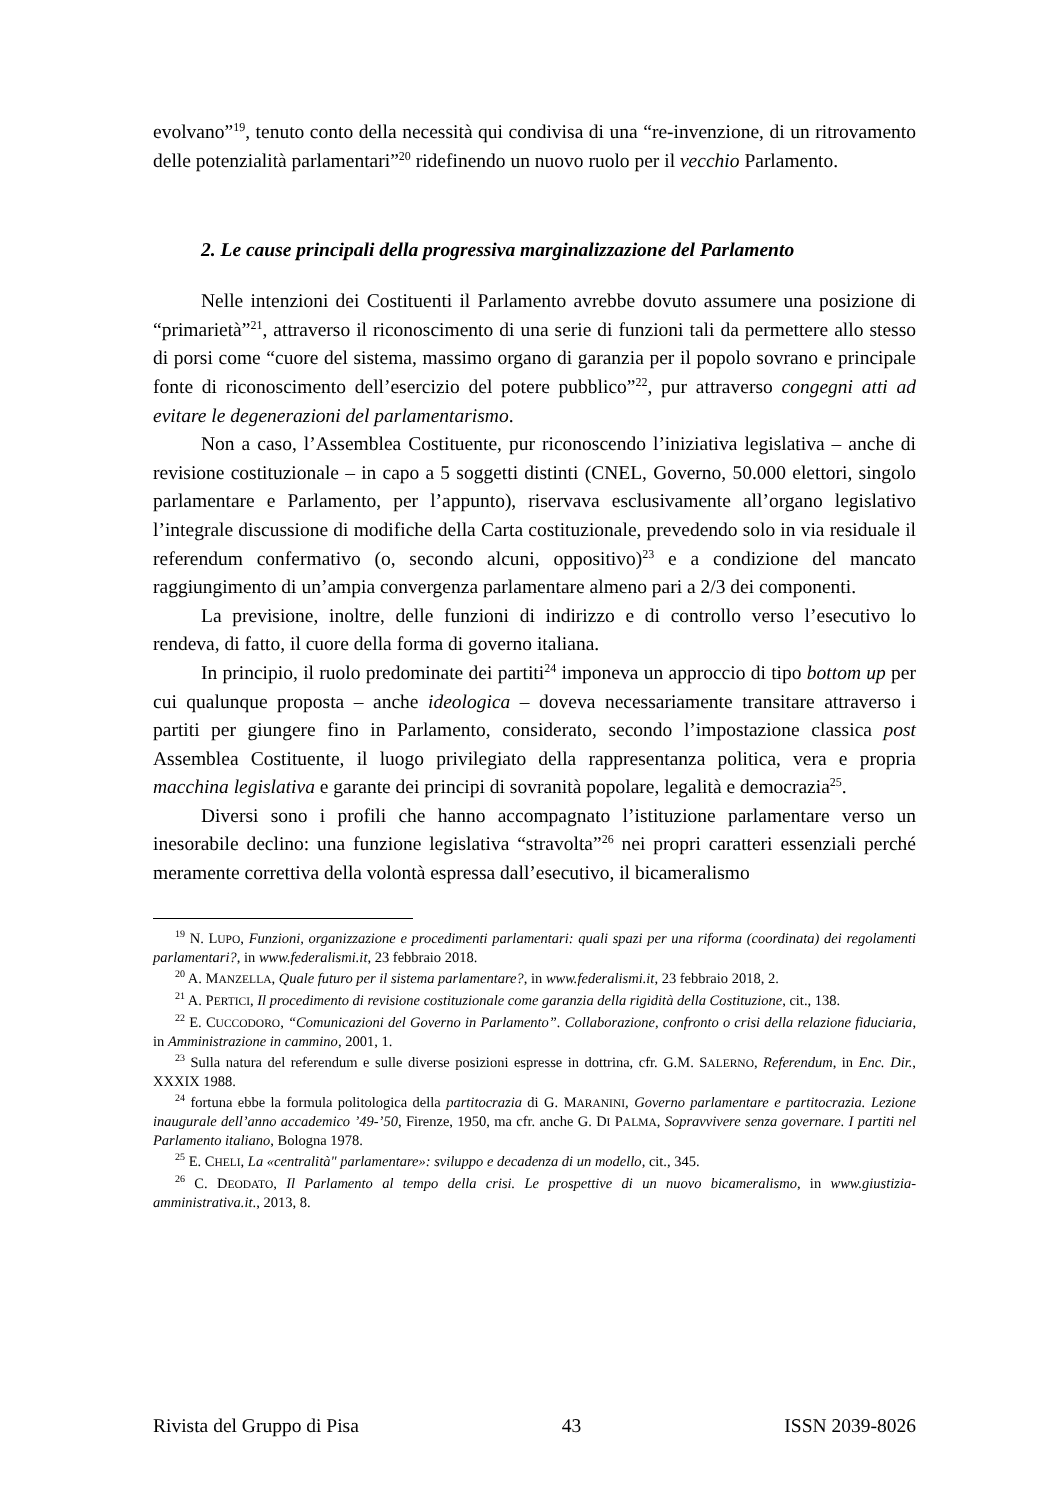evolvano”<sup>19</sup>, tenuto conto della necessità qui condivisa di una “re-invenzione, di un ritrovamento delle potenzialità parlamentari”<sup>20</sup> ridefinendo un nuovo ruolo per il vecchio Parlamento.
2. Le cause principali della progressiva marginalizzazione del Parlamento
Nelle intenzioni dei Costituenti il Parlamento avrebbe dovuto assumere una posizione di “primarietà”<sup>21</sup>, attraverso il riconoscimento di una serie di funzioni tali da permettere allo stesso di porsi come “cuore del sistema, massimo organo di garanzia per il popolo sovrano e principale fonte di riconoscimento dell’esercizio del potere pubblico”<sup>22</sup>, pur attraverso congegni atti ad evitare le degenerazioni del parlamentarismo.
Non a caso, l’Assemblea Costituente, pur riconoscendo l’iniziativa legislativa – anche di revisione costituzionale – in capo a 5 soggetti distinti (CNEL, Governo, 50.000 elettori, singolo parlamentare e Parlamento, per l’appunto), riservava esclusivamente all’organo legislativo l’integrale discussione di modifiche della Carta costituzionale, prevedendo solo in via residuale il referendum confermativo (o, secondo alcuni, oppositivo)<sup>23</sup> e a condizione del mancato raggiungimento di un’ampia convergenza parlamentare almeno pari a 2/3 dei componenti.
La previsione, inoltre, delle funzioni di indirizzo e di controllo verso l’esecutivo lo rendeva, di fatto, il cuore della forma di governo italiana.
In principio, il ruolo predominate dei partiti<sup>24</sup> imponeva un approccio di tipo bottom up per cui qualunque proposta – anche ideologica – doveva necessariamente transitare attraverso i partiti per giungere fino in Parlamento, considerato, secondo l’impostazione classica post Assemblea Costituente, il luogo privilegiato della rappresentanza politica, vera e propria macchina legislativa e garante dei principi di sovranità popolare, legalità e democrazia<sup>25</sup>.
Diversi sono i profili che hanno accompagnato l’istituzione parlamentare verso un inesorabile declino: una funzione legislativa “stravolta”<sup>26</sup> nei propri caratteri essenziali perché meramente correttiva della volontà espressa dall’esecutivo, il bicameralismo
<sup>19</sup> N. LUPO, Funzioni, organizzazione e procedimenti parlamentari: quali spazi per una riforma (coordinata) dei regolamenti parlamentari?, in www.federalismi.it, 23 febbraio 2018.
<sup>20</sup> A. MANZELLA, Quale futuro per il sistema parlamentare?, in www.federalismi.it, 23 febbraio 2018, 2.
<sup>21</sup> A. PERTICI, Il procedimento di revisione costituzionale come garanzia della rigidità della Costituzione, cit., 138.
<sup>22</sup> E. CUCCODORO, “Comunicazioni del Governo in Parlamento”. Collaborazione, confronto o crisi della relazione fiduciaria, in Amministrazione in cammino, 2001, 1.
<sup>23</sup> Sulla natura del referendum e sulle diverse posizioni espresse in dottrina, cfr. G.M. SALERNO, Referendum, in Enc. Dir., XXXIX 1988.
<sup>24</sup> fortuna ebbe la formula politologica della partitocrazia di G. MARANINI, Governo parlamentare e partitocrazia. Lezione inaugurale dell’anno accademico ’49-’50, Firenze, 1950, ma cfr. anche G. DI PALMA, Sopravvivere senza governare. I partiti nel Parlamento italiano, Bologna 1978.
<sup>25</sup> E. CHELI, La «centralità" parlamentare»: sviluppo e decadenza di un modello, cit., 345.
<sup>26</sup> C. DEODATO, Il Parlamento al tempo della crisi. Le prospettive di un nuovo bicameralismo, in www.giustizia-amministrativa.it., 2013, 8.
Rivista del Gruppo di Pisa 43 ISSN 2039-8026